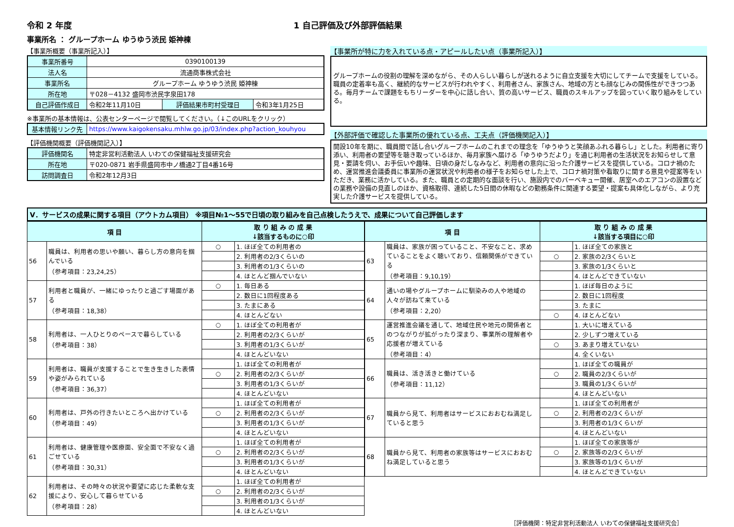令和 2 年度 1 自己評価及び外部評価結果
事業所名 ： グループホーム ゆうゆう渋民 姫神棟
【事業所概要（事業所記入）】
| 事業所番号 | 0390100139 | | |
| 法人名 | 流通商事株式会社 | | |
| 事業所名 | グループホーム ゆうゆう渋民 姫神棟 | | |
| 所在地 | 〒028－4132 盛岡市渋民字泉田178 | | |
| 自己評価作成日 | 令和2年11月10日 | 評価結果市町村受理日 | 令和3年1月25日 |
※事業所の基本情報は、公表センターページで閲覧してください。（↓このURLをクリック）
| 基本情報リンク先 | https://www.kaigokensaku.mhlw.go.jp/03/index.php?action_kouhyou |
【評価機関概要（評価機関記入）】
| 評価機関名 | 特定非営利活動法人 いわての保健福祉支援研究会 |
| 所在地 | 〒020-0871 岩手県盛岡市中ノ橋通2丁目4番16号 |
| 訪問調査日 | 令和2年12月3日 |
【事業所が特に力を入れている点・アピールしたい点（事業所記入）】
グループホームの役割の理解を深めながら、その人らしい暮らしが送れるように自立支援を大切にしてチームで支援をしている。職員の定着率も高く、継続的なサービスが行われやすく、利用者さん、家族さん、地域の方とも顔なじみの関係性ができつつある。毎月チームで課題をもちリーダーを中心に話し合い、質の高いサービス、職員のスキルアップを図っていく取り組みをしている。
【外部評価で確認した事業所の優れている点、工夫点（評価機関記入）】
開設10年を期に、職員間で話し合いグループホームのこれまでの理念を「ゆうゆうと笑顔あふれる暮らし」とした。利用者に寄り添い、利用者の要望等を聴き取っているほか、毎月家族へ届ける「ゆうゆうだより」を通じ利用者の生活状況をお知らせして意見・要請を伺い、お手伝いや趣味、日頃の身だしなみなど、利用者の意向に沿った介護サービスを提供している。コロナ禍のため、運営推進会議委員に事業所の運営状況や利用者の様子をお知らせした上で、コロナ禍対策や看取りに関する意見や提案等をいただき、業務に活かしている。また、職員との定期的な面談を行い、施設内でのバーベキュー開催、居室へのエアコンの設置などの業務や設備の見直しのほか、資格取得、連続した5日間の休暇などの勤務条件に関連する要望・提案も具体化しながら、より充実した介護サービスを提供している。
Ⅴ．サービスの成果に関する項目（アウトカム項目） ※項目№1～55で日頃の取り組みを自己点検したうえで、成果について自己評価します
| 項 目 | | 取 り 組 み の 成 果 ↓該当するものに○印 | |
| --- | --- | --- | --- |
| 56 | 職員は、利用者の思いや願い、暮らし方の意向を掴んでいる （参考項目：23,24,25） | ○ | 1. ほぼ全ての利用者の |
| | | | 2. 利用者の2/3くらいの |
| | | | 3. 利用者の1/3くらいの |
| | | | 4. ほとんど掴んでいない |
| 57 | 利用者と職員が、一緒にゆったりと過ごす場面がある （参考項目：18,38） | ○ | 1. 毎日ある |
| | | | 2. 数日に1回程度ある |
| | | | 3. たまにある |
| | | | 4. ほとんどない |
| 58 | 利用者は、一人ひとりのペースで暮らしている （参考項目：38） | ○ | 1. ほぼ全ての利用者が |
| | | | 2. 利用者の2/3くらいが |
| | | | 3. 利用者の1/3くらいが |
| | | | 4. ほとんどいない |
| 59 | 利用者は、職員が支援することで生き生きした表情や姿がみられている （参考項目：36,37） | | 1. ほぼ全ての利用者が |
| | | ○ | 2. 利用者の2/3くらいが |
| | | | 3. 利用者の1/3くらいが |
| | | | 4. ほとんどいない |
| 60 | 利用者は、戸外の行きたいところへ出かけている （参考項目：49） | | 1. ほぼ全ての利用者が |
| | | ○ | 2. 利用者の2/3くらいが |
| | | | 3. 利用者の1/3くらいが |
| | | | 4. ほとんどいない |
| 61 | 利用者は、健康管理や医療面、安全面で不安なく過ごせている （参考項目：30,31） | | 1. ほぼ全ての利用者が |
| | | ○ | 2. 利用者の2/3くらいが |
| | | | 3. 利用者の1/3くらいが |
| | | | 4. ほとんどいない |
| 62 | 利用者は、その時々の状況や要望に応じた柔軟な支援により、安心して暮らせている （参考項目：28） | | 1. ほぼ全ての利用者が |
| | | ○ | 2. 利用者の2/3くらいが |
| | | | 3. 利用者の1/3くらいが |
| | | | 4. ほとんどいない |
| 項 目 | | 取 り 組 み の 成 果 ↓該当する項目に○印 | |
| --- | --- | --- | --- |
| 63 | 職員は、家族が困っていること、不安なこと、求めていることをよく聴いており、信頼関係ができている （参考項目：9,10,19） | | 1. ほぼ全ての家族と |
| | | ○ | 2. 家族の2/3くらいと |
| | | | 3. 家族の1/3くらいと |
| | | | 4. ほとんどできていない |
| 64 | 通いの場やグループホームに馴染みの人や地域の人々が訪ねて来ている （参考項目：2,20） | | 1. ほぼ毎日のように |
| | | | 2. 数日に1回程度 |
| | | | 3. たまに |
| | | ○ | 4. ほとんどない |
| 65 | 運営推進会議を通して、地域住民や地元の関係者とのつながりが拡がったり深まり、事業所の理解者や応援者が増えている （参考項目：4） | | 1. 大いに増えている |
| | | | 2. 少しずつ増えている |
| | | ○ | 3. あまり増えていない |
| | | | 4. 全くいない |
| 66 | 職員は、活き活きと働けている （参考項目：11,12） | | 1. ほぼ全ての職員が |
| | | ○ | 2. 職員の2/3くらいが |
| | | | 3. 職員の1/3くらいが |
| | | | 4. ほとんどいない |
| 67 | 職員から見て、利用者はサービスにおおむね満足していると思う | | 1. ほぼ全ての利用者が |
| | | ○ | 2. 利用者の2/3くらいが |
| | | | 3. 利用者の1/3くらいが |
| | | | 4. ほとんどいない |
| 68 | 職員から見て、利用者の家族等はサービスにおおむね満足していると思う | | 1. ほぼ全ての家族等が |
| | | ○ | 2. 家族等の2/3くらいが |
| | | | 3. 家族等の1/3くらいが |
| | | | 4. ほとんどできていない |
［評価機関：特定非営利活動法人 いわての保健福祉支援研究会］